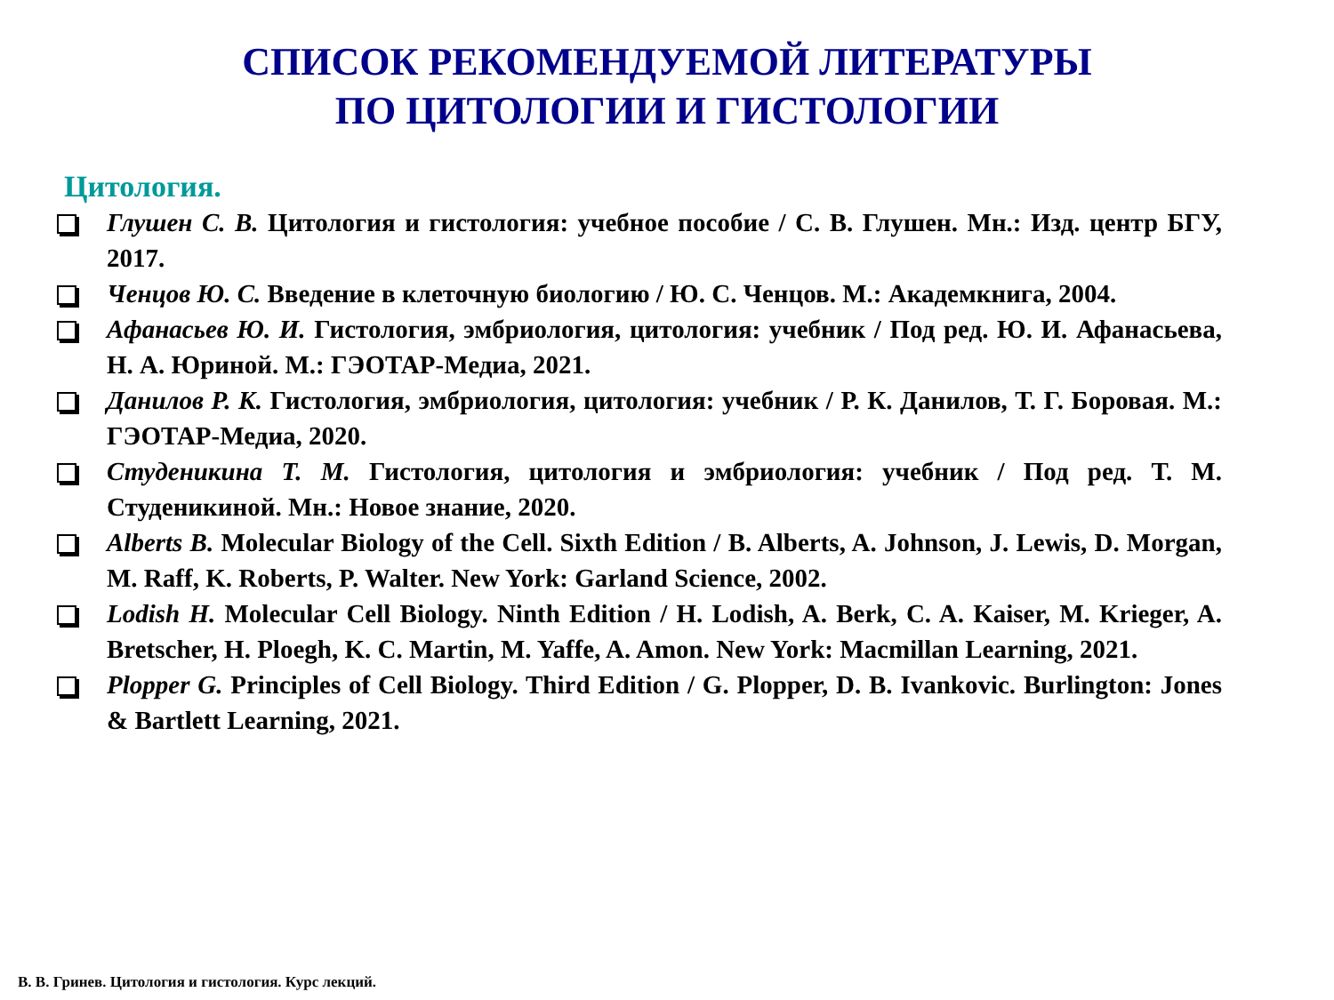СПИСОК РЕКОМЕНДУЕМОЙ ЛИТЕРАТУРЫ
ПО ЦИТОЛОГИИ И ГИСТОЛОГИИ
Цитология.
Глушен С. В. Цитология и гистология: учебное пособие / С. В. Глушен. Мн.: Изд. центр БГУ, 2017.
Ченцов Ю. С. Введение в клеточную биологию / Ю. С. Ченцов. М.: Академкнига, 2004.
Афанасьев Ю. И. Гистология, эмбриология, цитология: учебник / Под ред. Ю. И. Афанасьева, Н. А. Юриной. М.: ГЭОТАР-Медиа, 2021.
Данилов Р. К. Гистология, эмбриология, цитология: учебник / Р. К. Данилов, Т. Г. Боровая. М.: ГЭОТАР-Медиа, 2020.
Студеникина Т. М. Гистология, цитология и эмбриология: учебник / Под ред. Т. М. Студеникиной. Мн.: Новое знание, 2020.
Alberts B. Molecular Biology of the Cell. Sixth Edition / B. Alberts, A. Johnson, J. Lewis, D. Morgan, M. Raff, K. Roberts, P. Walter. New York: Garland Science, 2002.
Lodish H. Molecular Cell Biology. Ninth Edition / H. Lodish, A. Berk, C. A. Kaiser, M. Krieger, A. Bretscher, H. Ploegh, K. C. Martin, M. Yaffe, A. Amon. New York: Macmillan Learning, 2021.
Plopper G. Principles of Cell Biology. Third Edition / G. Plopper, D. B. Ivankovic. Burlington: Jones & Bartlett Learning, 2021.
В. В. Гринев. Цитология и гистология. Курс лекций.